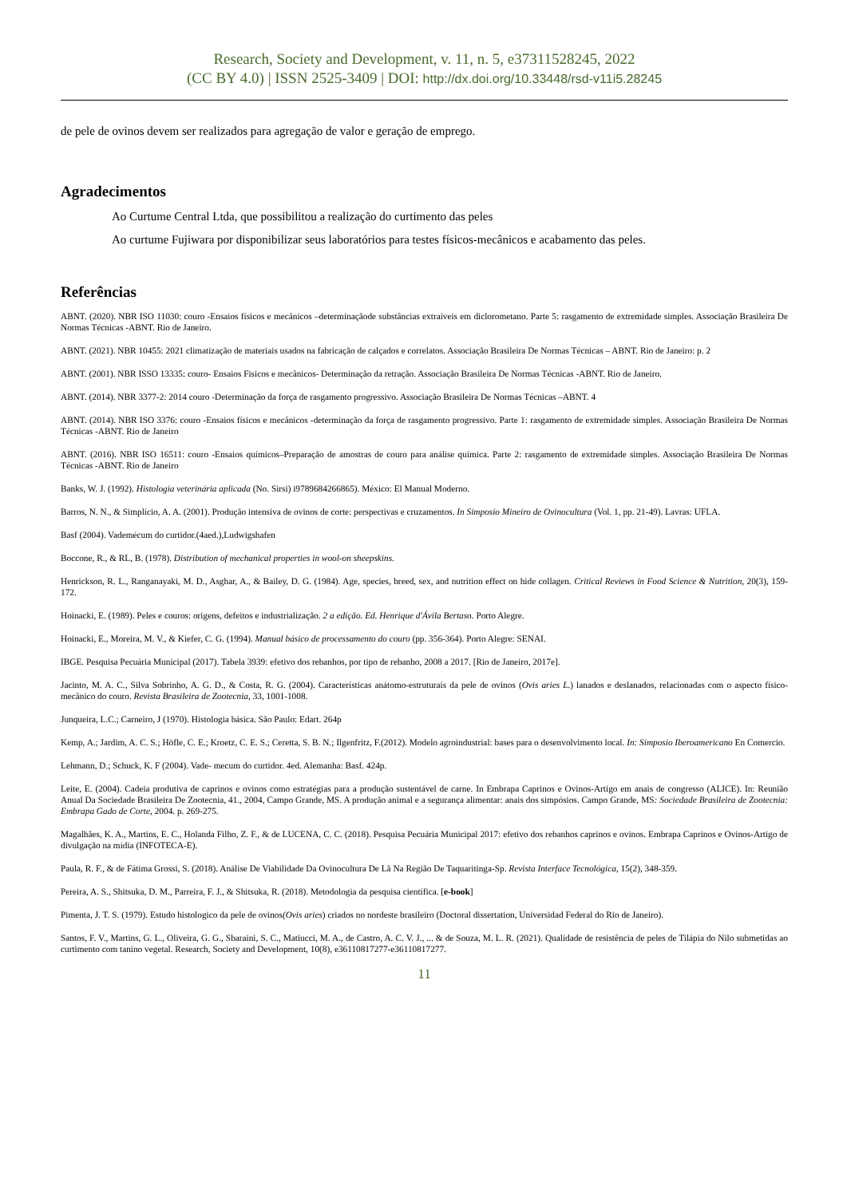Research, Society and Development, v. 11, n. 5, e37311528245, 2022
(CC BY 4.0) | ISSN 2525-3409 | DOI: http://dx.doi.org/10.33448/rsd-v11i5.28245
de pele de ovinos devem ser realizados para agregação de valor e geração de emprego.
Agradecimentos
Ao Curtume Central Ltda, que possibilitou a realização do curtimento das peles
Ao curtume Fujiwara por disponibilizar seus laboratórios para testes físicos-mecânicos e acabamento das peles.
Referências
ABNT. (2020). NBR ISO 11030: couro -Ensaios físicos e mecânicos –determinaçãode substâncias extraíveis em diclorometano. Parte 5: rasgamento de extremidade simples. Associação Brasileira De Normas Técnicas -ABNT. Rio de Janeiro.
ABNT. (2021). NBR 10455: 2021 climatização de materiais usados na fabricação de calçados e correlatos. Associação Brasileira De Normas Técnicas – ABNT. Rio de Janeiro: p. 2
ABNT. (2001). NBR ISSO 13335: couro- Ensaios Fisicos e mecânicos- Determinação da retração. Associação Brasileira De Normas Técnicas -ABNT. Rio de Janeiro.
ABNT. (2014). NBR 3377-2: 2014 couro -Determinação da força de rasgamento progressivo. Associação Brasileira De Normas Técnicas –ABNT. 4
ABNT. (2014). NBR ISO 3376: couro -Ensaios físicos e mecânicos -determinação da força de rasgamento progressivo. Parte 1: rasgamento de extremidade simples. Associação Brasileira De Normas Técnicas -ABNT. Rio de Janeiro
ABNT. (2016). NBR ISO 16511: couro -Ensaios químicos–Preparação de amostras de couro para análise química. Parte 2: rasgamento de extremidade simples. Associação Brasileira De Normas Técnicas -ABNT. Rio de Janeiro
Banks, W. J. (1992). Histologia veterinária aplicada (No. Sirsi) i9789684266865). México: El Manual Moderno.
Barros, N. N., & Simplício, A. A. (2001). Produção intensiva de ovinos de corte: perspectivas e cruzamentos. In Simposio Mineiro de Ovinocultura (Vol. 1, pp. 21-49). Lavras: UFLA.
Basf (2004). Vademécum do curtidor.(4aed.),Ludwigshafen
Boccone, R., & RL, B. (1978). Distribution of mechanical properties in wool-on sheepskins.
Henrickson, R. L., Ranganayaki, M. D., Asghar, A., & Bailey, D. G. (1984). Age, species, breed, sex, and nutrition effect on hide collagen. Critical Reviews in Food Science & Nutrition, 20(3), 159-172.
Hoinacki, E. (1989). Peles e couros: origens, defeitos e industrialização. 2 a edição. Ed. Henrique d'Ávila Bertaso. Porto Alegre.
Hoinacki, E., Moreira, M. V., & Kiefer, C. G. (1994). Manual básico de processamento do couro (pp. 356-364). Porto Alegre: SENAI.
IBGE. Pesquisa Pecuária Municipal (2017). Tabela 3939: efetivo dos rebanhos, por tipo de rebanho, 2008 a 2017. [Rio de Janeiro, 2017e].
Jacinto, M. A. C., Silva Sobrinho, A. G. D., & Costa, R. G. (2004). Características anátomo-estruturais da pele de ovinos (Ovis aries L.) lanados e deslanados, relacionadas com o aspecto físico-mecânico do couro. Revista Brasileira de Zootecnia, 33, 1001-1008.
Junqueira, L.C.; Carneiro, J (1970). Histologia básica. São Paulo: Edart. 264p
Kemp, A.; Jardim, A. C. S.; Höfle, C. E.; Kroetz, C. E. S.; Ceretta, S. B. N.; Ilgenfritz, F.(2012). Modelo agroindustrial: bases para o desenvolvimento local. In: Simposio Iberoamericano En Comercio.
Lehmann, D.; Schuck, K. F (2004). Vade- mecum do curtidor. 4ed. Alemanha: Basf. 424p.
Leite, E. (2004). Cadeia produtiva de caprinos e ovinos como estratégias para a produção sustentável de carne. In Embrapa Caprinos e Ovinos-Artigo em anais de congresso (ALICE). In: Reunião Anual Da Sociedade Brasileira De Zootecnia, 41., 2004, Campo Grande, MS. A produção animal e a segurança alimentar: anais dos simpósios. Campo Grande, MS: Sociedade Brasileira de Zootecnia: Embrapa Gado de Corte, 2004. p. 269-275.
Magalhães, K. A., Martins, E. C., Holanda Filho, Z. F., & de LUCENA, C. C. (2018). Pesquisa Pecuária Municipal 2017: efetivo dos rebanhos caprinos e ovinos. Embrapa Caprinos e Ovinos-Artigo de divulgação na mídia (INFOTECA-E).
Paula, R. F., & de Fátima Grossi, S. (2018). Análise De Viabilidade Da Ovinocultura De Lã Na Região De Taquaritinga-Sp. Revista Interface Tecnológica, 15(2), 348-359.
Pereira, A. S., Shitsuka, D. M., Parreira, F. J., & Shitsuka, R. (2018). Metodologia da pesquisa científica. [e-book]
Pimenta, J. T. S. (1979). Estudo histologico da pele de ovinos(Ovis aries) criados no nordeste brasileiro (Doctoral dissertation, Universidad Federal do Rio de Janeiro).
Santos, F. V., Martins, G. L., Oliveira, G. G., Sbaraini, S. C., Matiucci, M. A., de Castro, A. C. V. J., ... & de Souza, M. L. R. (2021). Qualidade de resistência de peles de Tilápia do Nilo submetidas ao curtimento com tanino vegetal. Research, Society and Development, 10(8), e36110817277-e36110817277.
11